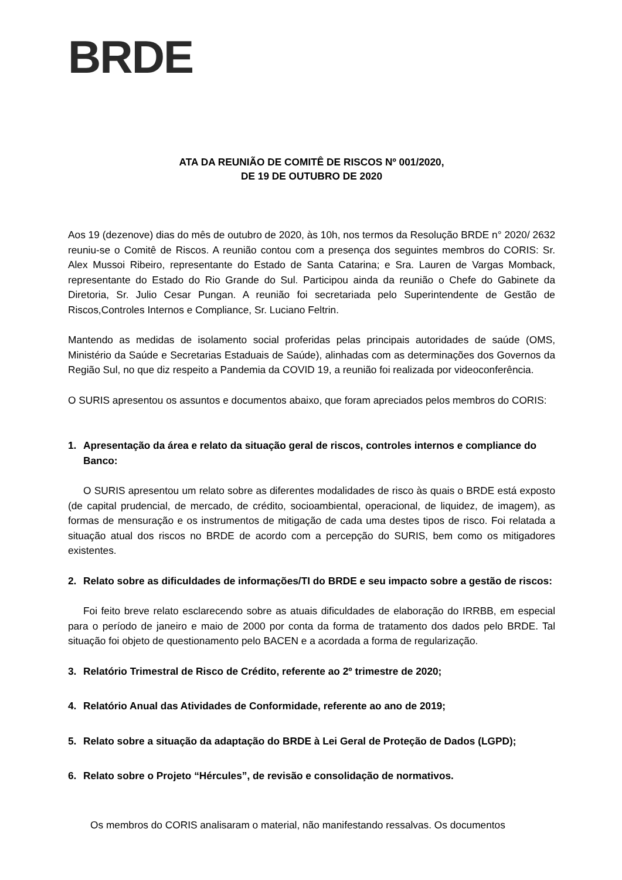BRDE
ATA DA REUNIÃO DE COMITÊ DE RISCOS Nº 001/2020,
DE 19 DE OUTUBRO DE 2020
Aos 19 (dezenove) dias do mês de outubro de 2020, às 10h, nos termos da Resolução BRDE n° 2020/ 2632 reuniu-se o Comitê de Riscos. A reunião contou com a presença dos seguintes membros do CORIS: Sr. Alex Mussoi Ribeiro, representante do Estado de Santa Catarina; e Sra. Lauren de Vargas Momback, representante do Estado do Rio Grande do Sul. Participou ainda da reunião o Chefe do Gabinete da Diretoria, Sr. Julio Cesar Pungan. A reunião foi secretariada pelo Superintendente de Gestão de Riscos,Controles Internos e Compliance, Sr. Luciano Feltrin.
Mantendo as medidas de isolamento social proferidas pelas principais autoridades de saúde (OMS, Ministério da Saúde e Secretarias Estaduais de Saúde), alinhadas com as determinações dos Governos da Região Sul, no que diz respeito a Pandemia da COVID 19, a reunião foi realizada por videoconferência.
O SURIS apresentou os assuntos e documentos abaixo, que foram apreciados pelos membros do CORIS:
1. Apresentação da área e relato da situação geral de riscos, controles internos e compliance do Banco:
O SURIS apresentou um relato sobre as diferentes modalidades de risco às quais o BRDE está exposto (de capital prudencial, de mercado, de crédito, socioambiental, operacional, de liquidez, de imagem), as formas de mensuração e os instrumentos de mitigação de cada uma destes tipos de risco. Foi relatada a situação atual dos riscos no BRDE de acordo com a percepção do SURIS, bem como os mitigadores existentes.
2. Relato sobre as dificuldades de informações/TI do BRDE e seu impacto sobre a gestão de riscos:
Foi feito breve relato esclarecendo sobre as atuais dificuldades de elaboração do IRRBB, em especial para o período de janeiro e maio de 2000 por conta da forma de tratamento dos dados pelo BRDE. Tal situação foi objeto de questionamento pelo BACEN e a acordada a forma de regularização.
3. Relatório Trimestral de Risco de Crédito, referente ao 2º trimestre de 2020;
4. Relatório Anual das Atividades de Conformidade, referente ao ano de 2019;
5. Relato sobre a situação da adaptação do BRDE à Lei Geral de Proteção de Dados (LGPD);
6. Relato sobre o Projeto “Hércules”, de revisão e consolidação de normativos.
Os membros do CORIS analisaram o material, não manifestando ressalvas. Os documentos